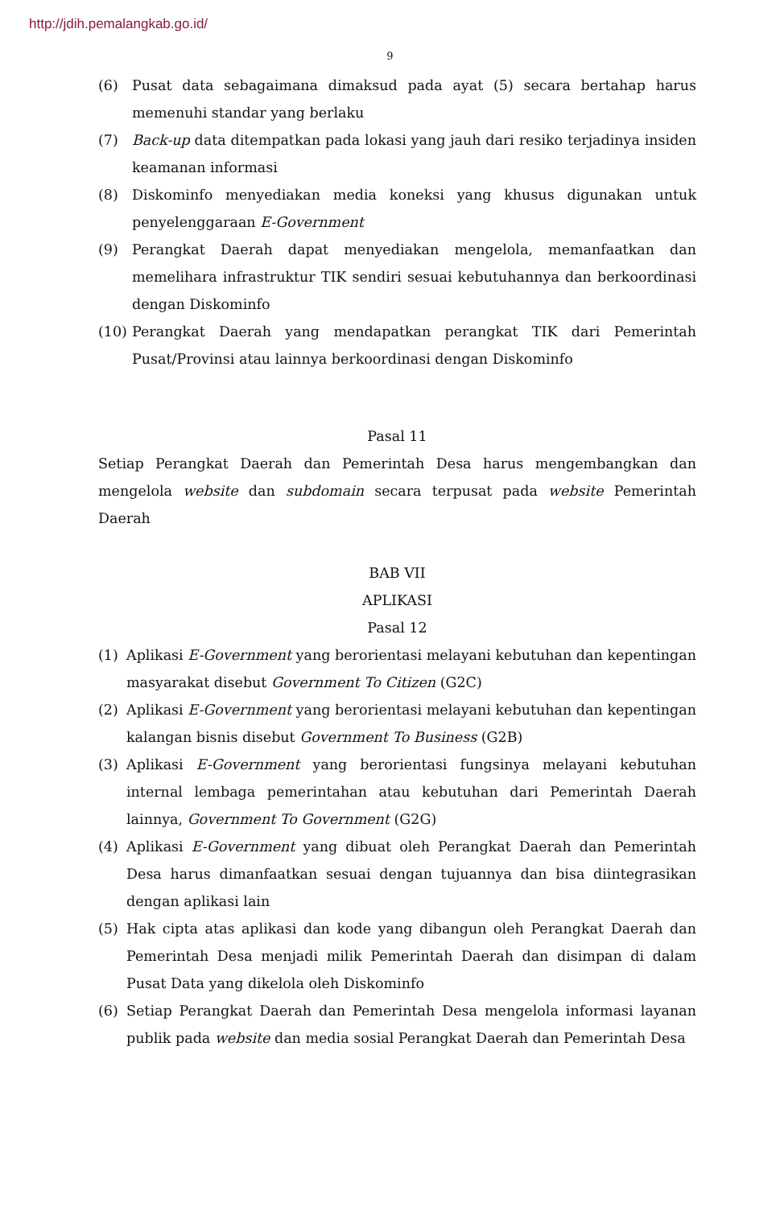http://jdih.pemalangkab.go.id/
9
(6) Pusat data sebagaimana dimaksud pada ayat (5) secara bertahap harus memenuhi standar yang berlaku
(7) Back-up data ditempatkan pada lokasi yang jauh dari resiko terjadinya insiden keamanan informasi
(8) Diskominfo menyediakan media koneksi yang khusus digunakan untuk penyelenggaraan E-Government
(9) Perangkat Daerah dapat menyediakan mengelola, memanfaatkan dan memelihara infrastruktur TIK sendiri sesuai kebutuhannya dan berkoordinasi dengan Diskominfo
(10) Perangkat Daerah yang mendapatkan perangkat TIK dari Pemerintah Pusat/Provinsi atau lainnya berkoordinasi dengan Diskominfo
Pasal 11
Setiap Perangkat Daerah dan Pemerintah Desa harus mengembangkan dan mengelola website dan subdomain secara terpusat pada website Pemerintah Daerah
BAB VII
APLIKASI
Pasal 12
(1) Aplikasi E-Government yang berorientasi melayani kebutuhan dan kepentingan masyarakat disebut Government To Citizen (G2C)
(2) Aplikasi E-Government yang berorientasi melayani kebutuhan dan kepentingan kalangan bisnis disebut Government To Business (G2B)
(3) Aplikasi E-Government yang berorientasi fungsinya melayani kebutuhan internal lembaga pemerintahan atau kebutuhan dari Pemerintah Daerah lainnya, Government To Government (G2G)
(4) Aplikasi E-Government yang dibuat oleh Perangkat Daerah dan Pemerintah Desa harus dimanfaatkan sesuai dengan tujuannya dan bisa diintegrasikan dengan aplikasi lain
(5) Hak cipta atas aplikasi dan kode yang dibangun oleh Perangkat Daerah dan Pemerintah Desa menjadi milik Pemerintah Daerah dan disimpan di dalam Pusat Data yang dikelola oleh Diskominfo
(6) Setiap Perangkat Daerah dan Pemerintah Desa mengelola informasi layanan publik pada website dan media sosial Perangkat Daerah dan Pemerintah Desa